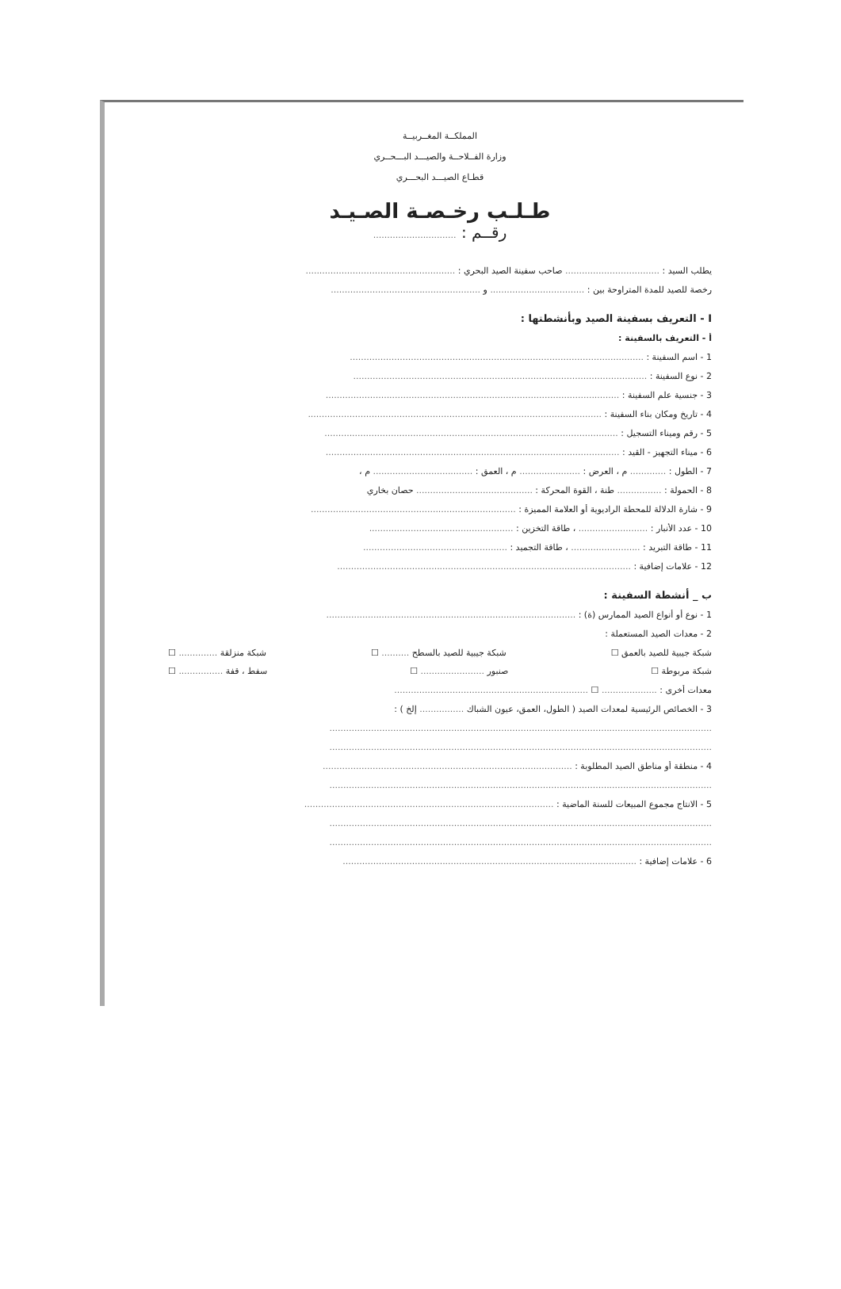المملكــة المغــربيــة
وزارة الفــلاحــة والصيـــد البـــحــري
قطـاع الصيـــد البحـــري
طـلـب رخـصـة الصـيـد
رقــم : ..............................
يطلب السيد : .................................. صاحب سفينة الصيد البحري : ......................................................
رخصة للصيد للمدة المتراوحة بين : .................................. و ......................................................
I - التعريف بسفينة الصيد وبأنشطتها :
أ - التعريف بالسفينة :
1 - اسم السفينة : ..........................................................................................................
2 - نوع السفينة : ..........................................................................................................
3 - جنسية علم السفينة : ..........................................................................................................
4 - تاريخ ومكان بناء السفينة : ..........................................................................................................
5 - رقم وميناء التسجيل : ..........................................................................................................
6 - ميناء التجهيز - القيد : ..........................................................................................................
7 - الطول : ............. م ، العرض : ...................... م ، العمق : .................................... م ،
8 - الحمولة : ................ طنة ، القوة المحركة : .......................................... حصان بخاري
9 - شارة الدلالة للمحطة الراديوية أو العلامة المميزة : ..........................................................................
10 - عدد الأنبار : ......................... ، طاقة التخزين : ....................................................
11 - طاقة التبريد : ......................... ، طاقة التجميد : ....................................................
12 - علامات إضافية : ..........................................................................................................
ب _ أنشطة السفينة :
1 - نوع أو أنواع الصيد الممارس (ة) : ..........................................................................................
2 - معدات الصيد المستعملة :
شبكة جيبية للصيد بالعمق ☐ شبكة جيبية للصيد بالسطح .......... ☐ شبكة منزلقة .............. ☐
شبكة مربوطة ☐ صنبور ....................... ☐ سفط ، قفة ................ ☐
معدات أخرى : .................... ☐ ......................................................................
3 - الخصائص الرئيسية لمعدات الصيد ( الطول، العمق، عيون الشباك ................ إلخ ) :
..........................................................................................................................................
..........................................................................................................................................
4 - منطقة أو مناطق الصيد المطلوبة : ..........................................................................................
..........................................................................................................................................
5 - الانتاج مجموع المبيعات للسنة الماضية : ..........................................................................................
..........................................................................................................................................
..........................................................................................................................................
6 - علامات إضافية : ..........................................................................................................